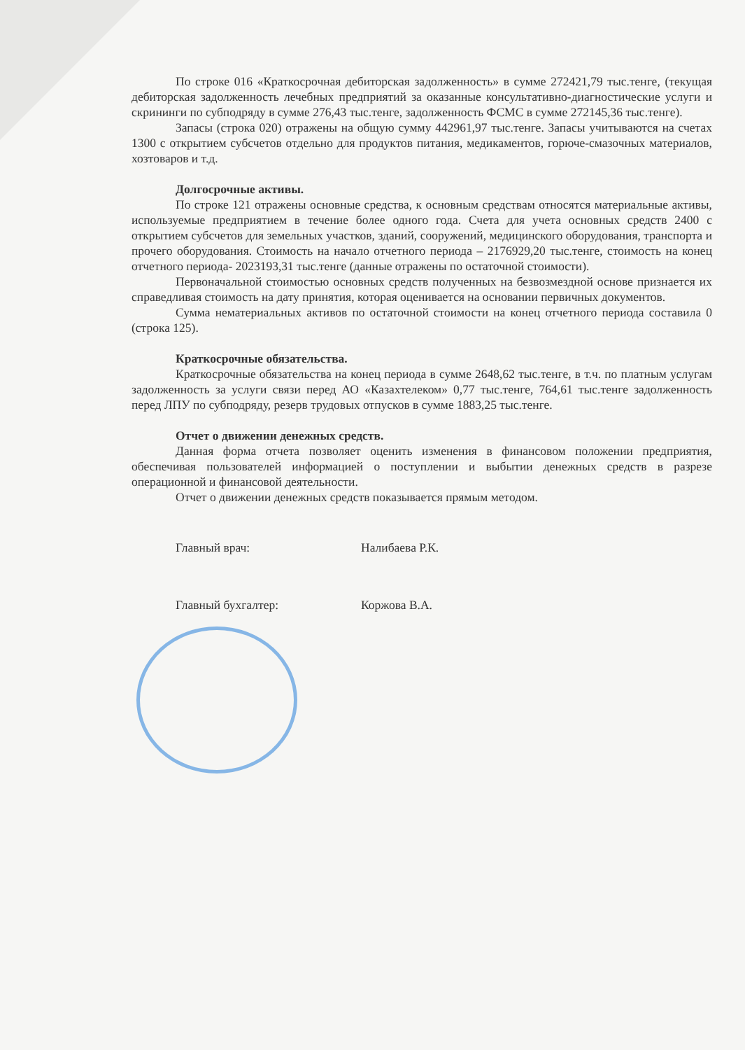По строке 016 «Краткосрочная дебиторская задолженность» в сумме 272421,79 тыс.тенге, (текущая дебиторская задолженность лечебных предприятий за оказанные консультативно-диагностические услуги и скрининги по субподряду в сумме 276,43 тыс.тенге, задолженность ФСМС в сумме 272145,36 тыс.тенге).
Запасы (строка 020) отражены на общую сумму 442961,97 тыс.тенге. Запасы учитываются на счетах 1300 с открытием субсчетов отдельно для продуктов питания, медикаментов, горюче-смазочных материалов, хозтоваров и т.д.
Долгосрочные активы.
По строке 121 отражены основные средства, к основным средствам относятся материальные активы, используемые предприятием в течение более одного года. Счета для учета основных средств 2400 с открытием субсчетов для земельных участков, зданий, сооружений, медицинского оборудования, транспорта и прочего оборудования. Стоимость на начало отчетного периода – 2176929,20 тыс.тенге, стоимость на конец отчетного периода- 2023193,31 тыс.тенге (данные отражены по остаточной стоимости).
Первоначальной стоимостью основных средств полученных на безвозмездной основе признается их справедливая стоимость на дату принятия, которая оценивается на основании первичных документов.
Сумма нематериальных активов по остаточной стоимости на конец отчетного периода составила 0 (строка 125).
Краткосрочные обязательства.
Краткосрочные обязательства на конец периода в сумме 2648,62 тыс.тенге, в т.ч. по платным услугам задолженность за услуги связи перед АО «Казахтелеком» 0,77 тыс.тенге, 764,61 тыс.тенге задолженность перед ЛПУ по субподряду, резерв трудовых отпусков в сумме 1883,25 тыс.тенге.
Отчет о движении денежных средств.
Данная форма отчета позволяет оценить изменения в финансовом положении предприятия, обеспечивая пользователей информацией о поступлении и выбытии денежных средств в разрезе операционной и финансовой деятельности.
Отчет о движении денежных средств показывается прямым методом.
Главный врач: Налибаева Р.К.
Главный бухгалтер: Коржова В.А.